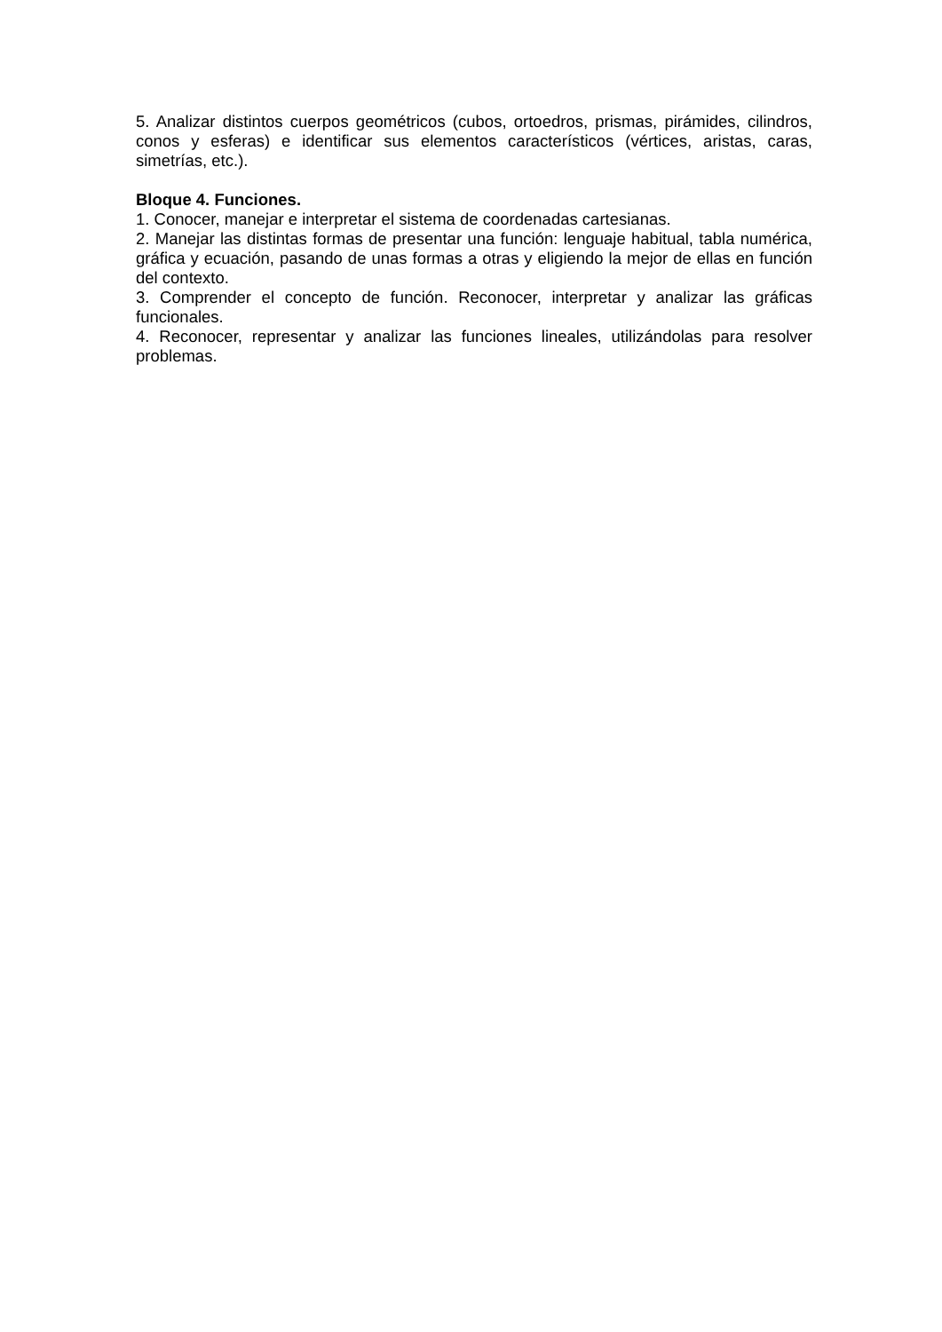5. Analizar distintos cuerpos geométricos (cubos, ortoedros, prismas, pirámides, cilindros, conos y esferas) e identificar sus elementos característicos (vértices, aristas, caras, simetrías, etc.).
Bloque 4. Funciones.
1. Conocer, manejar e interpretar el sistema de coordenadas cartesianas.
2. Manejar las distintas formas de presentar una función: lenguaje habitual, tabla numérica, gráfica y ecuación, pasando de unas formas a otras y eligiendo la mejor de ellas en función del contexto.
3. Comprender el concepto de función. Reconocer, interpretar y analizar las gráficas funcionales.
4. Reconocer, representar y analizar las funciones lineales, utilizándolas para resolver problemas.